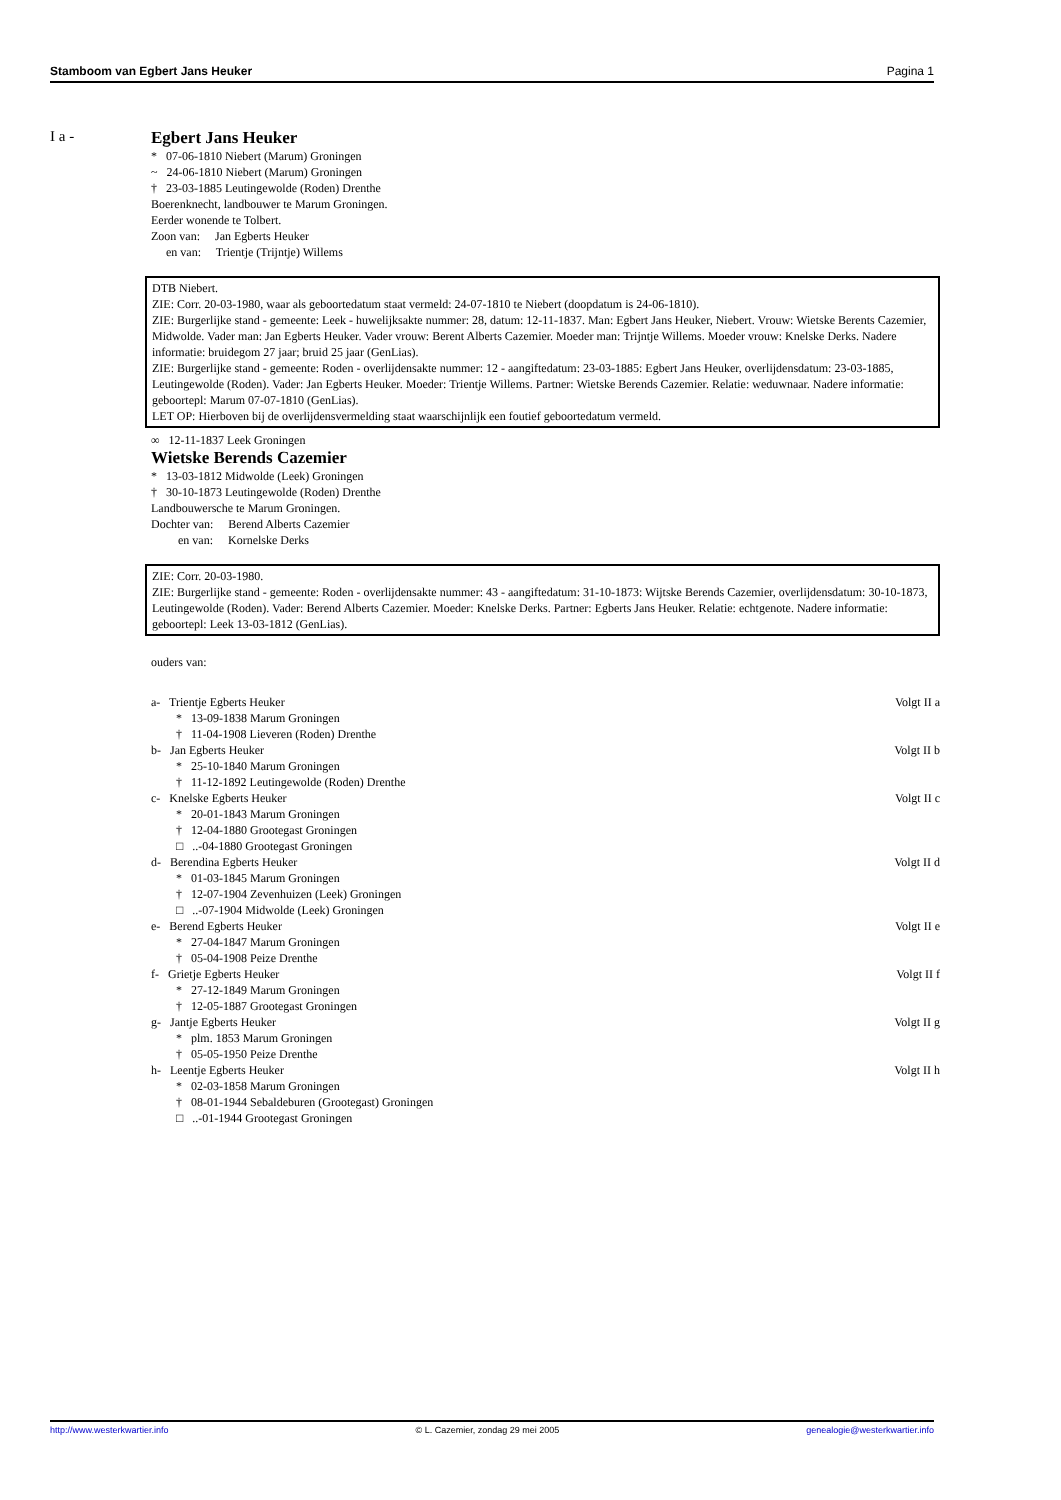Stamboom van Egbert Jans Heuker Pagina 1
I a -
Egbert Jans Heuker
* 07-06-1810 Niebert (Marum) Groningen
~ 24-06-1810 Niebert (Marum) Groningen
† 23-03-1885 Leutingewolde (Roden) Drenthe
Boerenknecht, landbouwer te Marum Groningen.
Eerder wonende te Tolbert.
Zoon van: Jan Egberts Heuker
en van: Trientje (Trijntje) Willems
DTB Niebert.
ZIE: Corr. 20-03-1980, waar als geboortedatum staat vermeld: 24-07-1810 te Niebert (doopdatum is 24-06-1810).
ZIE: Burgerlijke stand - gemeente: Leek - huwelijksakte nummer: 28, datum: 12-11-1837. Man: Egbert Jans Heuker, Niebert. Vrouw: Wietske Berents Cazemier, Midwolde. Vader man: Jan Egberts Heuker. Vader vrouw: Berent Alberts Cazemier. Moeder man: Trijntje Willems. Moeder vrouw: Knelske Derks. Nadere informatie: bruidegom 27 jaar; bruid 25 jaar (GenLias).
ZIE: Burgerlijke stand - gemeente: Roden - overlijdensakte nummer: 12 - aangiftedatum: 23-03-1885: Egbert Jans Heuker, overlijdensdatum: 23-03-1885, Leutingewolde (Roden). Vader: Jan Egberts Heuker. Moeder: Trientje Willems. Partner: Wietske Berends Cazemier. Relatie: weduwnaar. Nadere informatie: geboortepl: Marum 07-07-1810 (GenLias).
LET OP: Hierboven bij de overlijdensvermelding staat waarschijnlijk een foutief geboortedatum vermeld.
∞ 12-11-1837 Leek Groningen
Wietske Berends Cazemier
* 13-03-1812 Midwolde (Leek) Groningen
† 30-10-1873 Leutingewolde (Roden) Drenthe
Landbouwersche te Marum Groningen.
Dochter van: Berend Alberts Cazemier
en van: Kornelske Derks
ZIE: Corr. 20-03-1980.
ZIE: Burgerlijke stand - gemeente: Roden - overlijdensakte nummer: 43 - aangiftedatum: 31-10-1873: Wijtske Berends Cazemier, overlijdensdatum: 30-10-1873, Leutingewolde (Roden). Vader: Berend Alberts Cazemier. Moeder: Knelske Derks. Partner: Egberts Jans Heuker. Relatie: echtgenote. Nadere informatie: geboortepl: Leek 13-03-1812 (GenLias).
ouders van:
a- Trientje Egberts Heuker Volgt II a
* 13-09-1838 Marum Groningen
† 11-04-1908 Lieveren (Roden) Drenthe
b- Jan Egberts Heuker Volgt II b
* 25-10-1840 Marum Groningen
† 11-12-1892 Leutingewolde (Roden) Drenthe
c- Knelske Egberts Heuker Volgt II c
* 20-01-1843 Marum Groningen
† 12-04-1880 Grootegast Groningen
□ ..-04-1880 Grootegast Groningen
d- Berendina Egberts Heuker Volgt II d
* 01-03-1845 Marum Groningen
† 12-07-1904 Zevenhuizen (Leek) Groningen
□ ..-07-1904 Midwolde (Leek) Groningen
e- Berend Egberts Heuker Volgt II e
* 27-04-1847 Marum Groningen
† 05-04-1908 Peize Drenthe
f- Grietje Egberts Heuker Volgt II f
* 27-12-1849 Marum Groningen
† 12-05-1887 Grootegast Groningen
g- Jantje Egberts Heuker Volgt II g
* plm. 1853 Marum Groningen
† 05-05-1950 Peize Drenthe
h- Leentje Egberts Heuker Volgt II h
* 02-03-1858 Marum Groningen
† 08-01-1944 Sebaldeburen (Grootegast) Groningen
□ ..-01-1944 Grootegast Groningen
http://www.westerkwartier.info © L. Cazemier, zondag 29 mei 2005 genealogie@westerkwartier.info